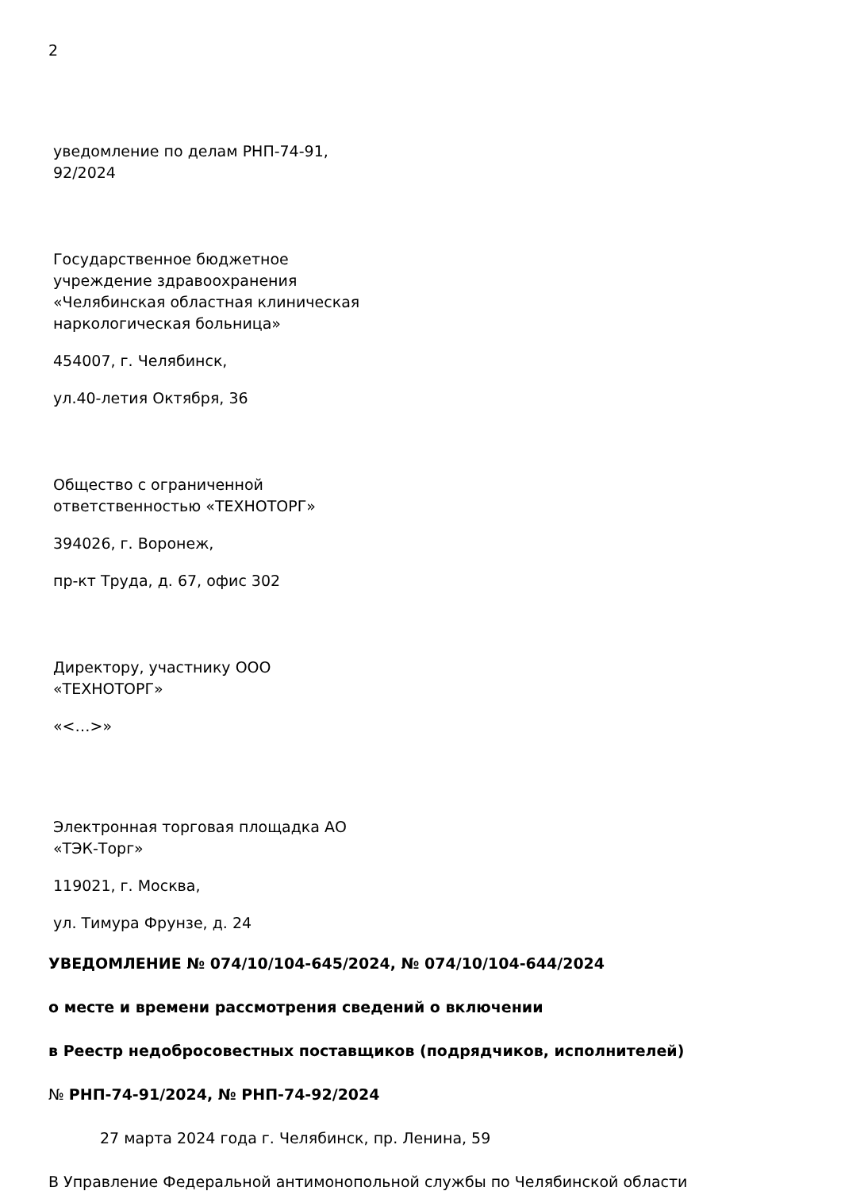2
уведомление по делам РНП-74-91,
92/2024
Государственное бюджетное
учреждение здравоохранения
«Челябинская областная клиническая
наркологическая больница»
454007, г. Челябинск,
ул.40-летия Октября, 36
Общество с ограниченной
ответственностью «ТЕХНОТОРГ»
394026, г. Воронеж,
пр-кт Труда, д. 67, офис 302
Директору, участнику ООО
«ТЕХНОТОРГ»
«<…>»
Электронная торговая площадка АО
«ТЭК-Торг»
119021, г. Москва,
ул. Тимура Фрунзе, д. 24
УВЕДОМЛЕНИЕ № 074/10/104-645/2024, № 074/10/104-644/2024
о месте и времени рассмотрения сведений о включении
в Реестр недобросовестных поставщиков (подрядчиков, исполнителей)
№ РНП-74-91/2024, № РНП-74-92/2024
27 марта 2024 года г. Челябинск, пр. Ленина, 59
В Управление Федеральной антимонопольной службы по Челябинской области